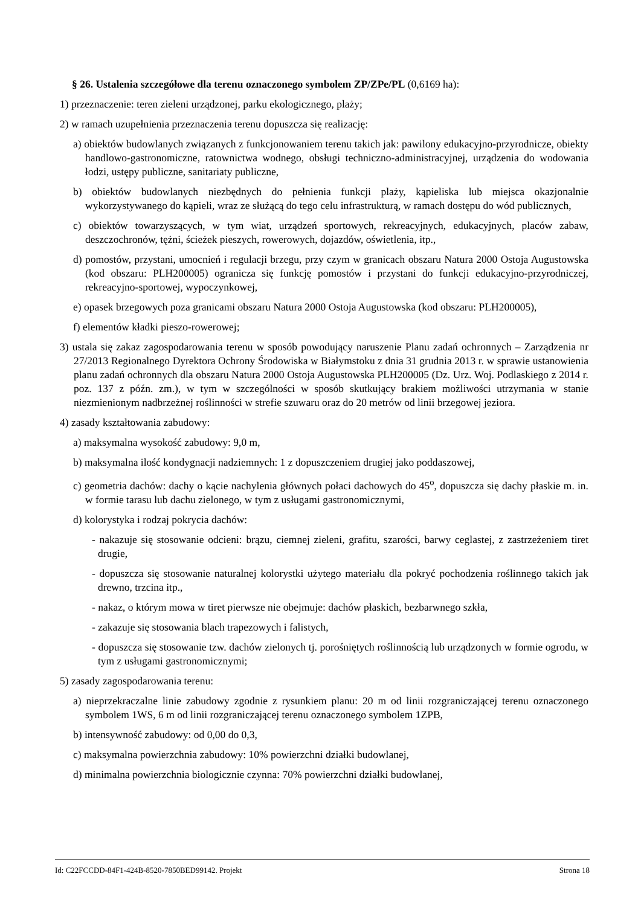§ 26. Ustalenia szczegółowe dla terenu oznaczonego symbolem ZP/ZPe/PL (0,6169 ha):
1) przeznaczenie: teren zieleni urządzonej, parku ekologicznego, plaży;
2) w ramach uzupełnienia przeznaczenia terenu dopuszcza się realizację:
a) obiektów budowlanych związanych z funkcjonowaniem terenu takich jak: pawilony edukacyjno-przyrodnicze, obiekty handlowo-gastronomiczne, ratownictwa wodnego, obsługi techniczno-administracyjnej, urządzenia do wodowania łodzi, ustępy publiczne, sanitariaty publiczne,
b) obiektów budowlanych niezbędnych do pełnienia funkcji plaży, kąpieliska lub miejsca okazjonalnie wykorzystywanego do kąpieli, wraz ze służącą do tego celu infrastrukturą, w ramach dostępu do wód publicznych,
c) obiektów towarzyszących, w tym wiat, urządzeń sportowych, rekreacyjnych, edukacyjnych, placów zabaw, deszczochronów, tężni, ścieżek pieszych, rowerowych, dojazdów, oświetlenia, itp.,
d) pomostów, przystani, umocnień i regulacji brzegu, przy czym w granicach obszaru Natura 2000 Ostoja Augustowska (kod obszaru: PLH200005) ogranicza się funkcję pomostów i przystani do funkcji edukacyjno-przyrodniczej, rekreacyjno-sportowej, wypoczynkowej,
e) opasek brzegowych poza granicami obszaru Natura 2000 Ostoja Augustowska (kod obszaru: PLH200005),
f) elementów kładki pieszo-rowerowej;
3) ustala się zakaz zagospodarowania terenu w sposób powodujący naruszenie Planu zadań ochronnych – Zarządzenia nr 27/2013 Regionalnego Dyrektora Ochrony Środowiska w Białymstoku z dnia 31 grudnia 2013 r. w sprawie ustanowienia planu zadań ochronnych dla obszaru Natura 2000 Ostoja Augustowska PLH200005 (Dz. Urz. Woj. Podlaskiego z 2014 r. poz. 137 z późn. zm.), w tym w szczególności w sposób skutkujący brakiem możliwości utrzymania w stanie niezmienionym nadbrzeżnej roślinności w strefie szuwaru oraz do 20 metrów od linii brzegowej jeziora.
4) zasady kształtowania zabudowy:
a) maksymalna wysokość zabudowy: 9,0 m,
b) maksymalna ilość kondygnacji nadziemnych: 1 z dopuszczeniem drugiej jako poddaszowej,
c) geometria dachów: dachy o kącie nachylenia głównych połaci dachowych do 45<sup>o</sup>, dopuszcza się dachy płaskie m. in. w formie tarasu lub dachu zielonego, w tym z usługami gastronomicznymi,
d) kolorystyka i rodzaj pokrycia dachów:
- nakazuje się stosowanie odcieni: brązu, ciemnej zieleni, grafitu, szarości, barwy ceglastej, z zastrzeżeniem tiret drugie,
- dopuszcza się stosowanie naturalnej kolorystki użytego materiału dla pokryć pochodzenia roślinnego takich jak drewno, trzcina itp.,
- nakaz, o którym mowa w tiret pierwsze nie obejmuje: dachów płaskich, bezbarwnego szkła,
- zakazuje się stosowania blach trapezowych i falistych,
- dopuszcza się stosowanie tzw. dachów zielonych tj. porośniętych roślinnością lub urządzonych w formie ogrodu, w tym z usługami gastronomicznymi;
5) zasady zagospodarowania terenu:
a) nieprzekraczalne linie zabudowy zgodnie z rysunkiem planu: 20 m od linii rozgraniczającej terenu oznaczonego symbolem 1WS, 6 m od linii rozgraniczającej terenu oznaczonego symbolem 1ZPB,
b) intensywność zabudowy: od 0,00 do 0,3,
c) maksymalna powierzchnia zabudowy: 10% powierzchni działki budowlanej,
d) minimalna powierzchnia biologicznie czynna: 70% powierzchni działki budowlanej,
Id: C22FCCDD-84F1-424B-8520-7850BED99142. Projekt Strona 18